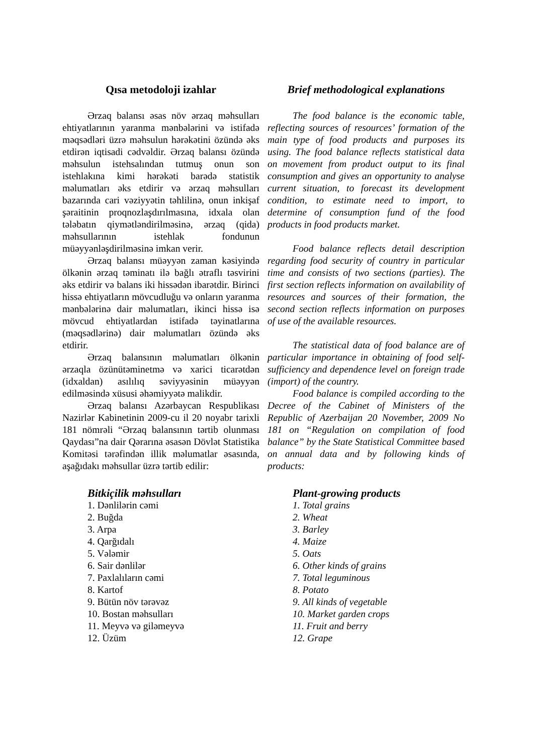Qısa metodoloji izahlar
Ərzaq balansı əsas növ ərzaq məhsulları ehtiyatlarının yaranma mənbələrini və istifadə məqsədləri üzrə məhsulun hərəkətini özündə əks etdirən iqtisadi cədvəldir. Ərzaq balansı özündə məhsulun istehsalından tutmuş onun son istehlakına kimi hərəkəti barədə statistik məlumatları əks etdirir və ərzaq məhsulları bazarında cari vəziyyətin təhlilinə, onun inkişaf şəraitinin proqnozlaşdırılmasına, idxala olan tələbatın qiymətləndirilməsinə, ərzaq (qida) məhsullarının istehlak fondunun müəyyənləşdirilməsinə imkan verir.
Ərzaq balansı müəyyən zaman kəsiyində ölkənin ərzaq təminatı ilə bağlı ətraflı təsvirini əks etdirir və balans iki hissədən ibarətdir. Birinci hissə ehtiyatların mövcudluğu və onların yaranma mənbələrinə dair məlumatları, ikinci hissə isə mövcud ehtiyatlardan istifadə təyinatlarına (məqsədlərinə) dair məlumatları özündə əks etdirir.
Ərzaq balansının məlumatları ölkənin ərzaqla özünütəminetmə və xarici ticarətdən (idxaldan) asılılıq səviyyəsinin müəyyən edilməsində xüsusi əhəmiyyətə malikdir.
Ərzaq balansı Azərbaycan Respublikası Nazirlər Kabinetinin 2009-cu il 20 noyabr tarixli 181 nömrəli “Ərzaq balansının tərtib olunması Qaydası”na dair Qərarına əsasən Dövlət Statistika Komitəsi tərəfindən illik məlumatlar əsasında, aşağıdakı məhsullar üzrə tərtib edilir:
Bitkiçilik məhsulları
1. Dənlilərin cəmi
2. Buğda
3. Arpa
4. Qarğıdalı
5. Vələmir
6. Sair dənlilər
7. Paxlalıların cəmi
8. Kartof
9. Bütün növ tərəvəz
10. Bostan məhsulları
11. Meyvə və giləmeyvə
12. Üzüm
Brief methodological explanations
The food balance is the economic table, reflecting sources of resources’ formation of the main type of food products and purposes its using. The food balance reflects statistical data on movement from product output to its final consumption and gives an opportunity to analyse current situation, to forecast its development condition, to estimate need to import, to determine of consumption fund of the food products in food products market.
Food balance reflects detail description regarding food security of country in particular time and consists of two sections (parties). The first section reflects information on availability of resources and sources of their formation, the second section reflects information on purposes of use of the available resources.
The statistical data of food balance are of particular importance in obtaining of food self-sufficiency and dependence level on foreign trade (import) of the country.
Food balance is compiled according to the Decree of the Cabinet of Ministers of the Republic of Azerbaijan 20 November, 2009 No 181 on “Regulation on compilation of food balance” by the State Statistical Committee based on annual data and by following kinds of products:
Plant-growing products
1. Total grains
2. Wheat
3. Barley
4. Maize
5. Oats
6. Other kinds of grains
7. Total leguminous
8. Potato
9. All kinds of vegetable
10. Market garden crops
11. Fruit and berry
12. Grape